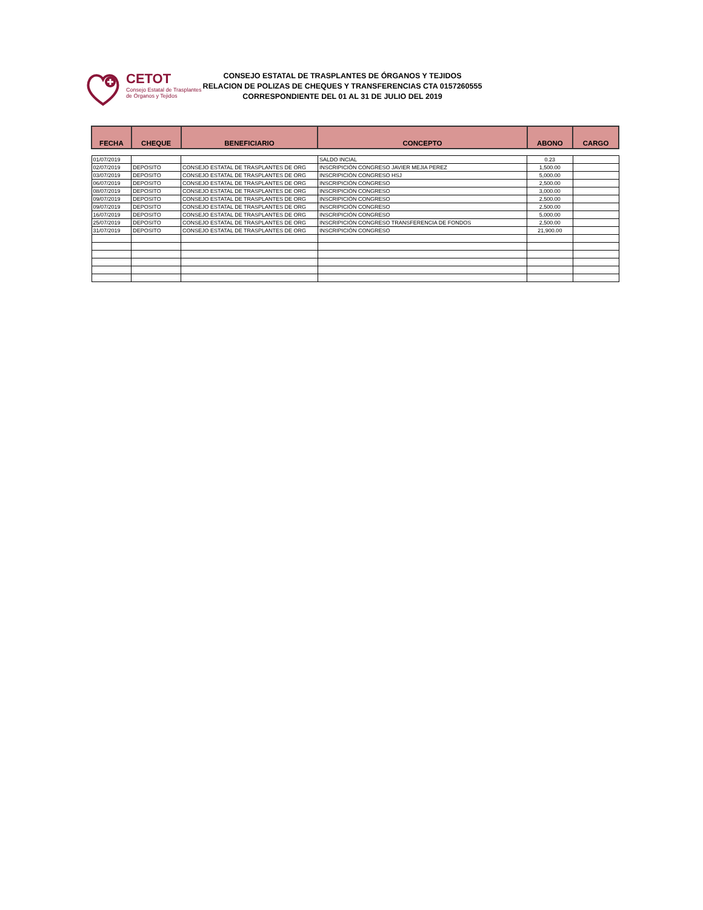CETOT
Consejo Estatal de Trasplantes
de Órganos y Tejidos
CONSEJO ESTATAL DE TRASPLANTES DE ÓRGANOS Y TEJIDOS
RELACION DE POLIZAS DE CHEQUES Y TRANSFERENCIAS CTA 0157260555
CORRESPONDIENTE DEL 01 AL 31 DE JULIO DEL 2019
| FECHA | CHEQUE | BENEFICIARIO | CONCEPTO | ABONO | CARGO |
| --- | --- | --- | --- | --- | --- |
| 01/07/2019 | | | SALDO INCIAL | 0.23 | |
| 02/07/2019 | DEPOSITO | CONSEJO ESTATAL DE TRASPLANTES DE ORG | INSCRIPICIÓN CONGRESO JAVIER MEJIA PEREZ | 1,500.00 | |
| 03/07/2019 | DEPOSITO | CONSEJO ESTATAL DE TRASPLANTES DE ORG | INSCRIPICIÓN CONGRESO HSJ | 5,000.00 | |
| 06/07/2019 | DEPOSITO | CONSEJO ESTATAL DE TRASPLANTES DE ORG | INSCRIPICIÓN CONGRESO | 2,500.00 | |
| 08/07/2019 | DEPOSITO | CONSEJO ESTATAL DE TRASPLANTES DE ORG | INSCRIPICIÓN CONGRESO | 3,000.00 | |
| 09/07/2019 | DEPOSITO | CONSEJO ESTATAL DE TRASPLANTES DE ORG | INSCRIPICIÓN CONGRESO | 2,500.00 | |
| 09/07/2019 | DEPOSITO | CONSEJO ESTATAL DE TRASPLANTES DE ORG | INSCRIPICIÓN CONGRESO | 2,500.00 | |
| 16/07/2019 | DEPOSITO | CONSEJO ESTATAL DE TRASPLANTES DE ORG | INSCRIPICIÓN CONGRESO | 5,000.00 | |
| 25/07/2019 | DEPOSITO | CONSEJO ESTATAL DE TRASPLANTES DE ORG | INSCRIPICIÓN CONGRESO TRANSFERENCIA DE FONDOS | 2,500.00 | |
| 31/07/2019 | DEPOSITO | CONSEJO ESTATAL DE TRASPLANTES DE ORG | INSCRIPICIÓN CONGRESO | 21,900.00 | |